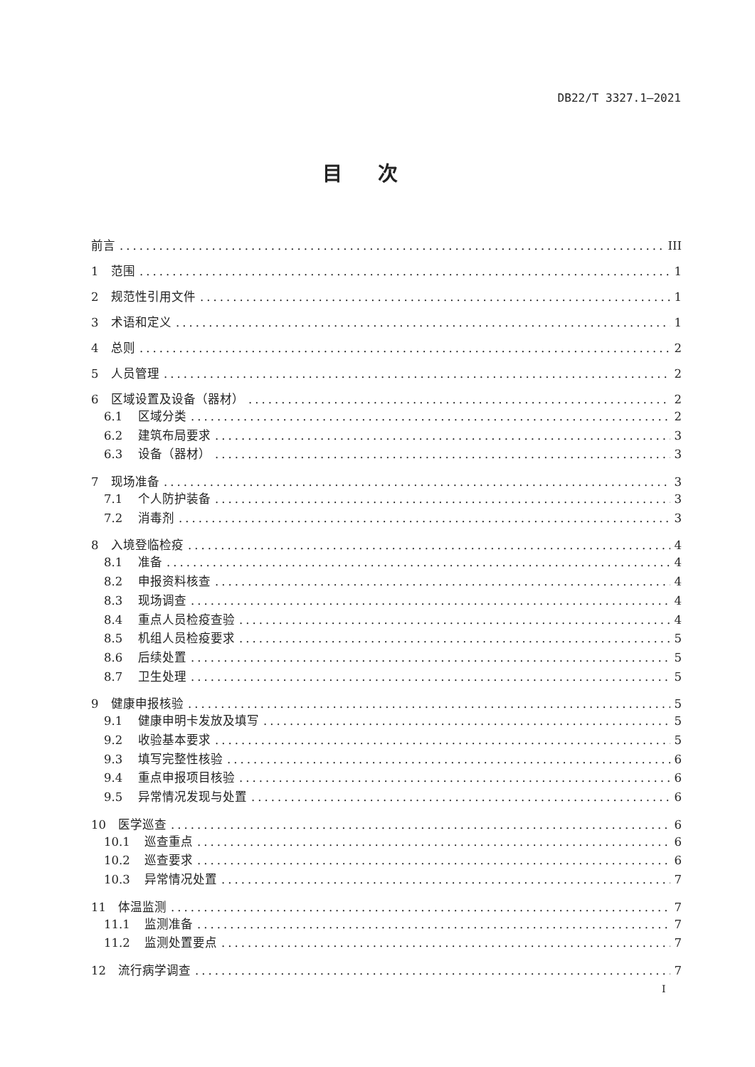DB22/T 3327.1—2021
目次
前言 III
1 范围 1
2 规范性引用文件 1
3 术语和定义 1
4 总则 2
5 人员管理 2
6 区域设置及设备（器材） 2
6.1 区域分类 2
6.2 建筑布局要求 3
6.3 设备（器材） 3
7 现场准备 3
7.1 个人防护装备 3
7.2 消毒剂 3
8 入境登临检疫 4
8.1 准备 4
8.2 申报资料核查 4
8.3 现场调查 4
8.4 重点人员检疫查验 4
8.5 机组人员检疫要求 5
8.6 后续处置 5
8.7 卫生处理 5
9 健康申报核验 5
9.1 健康申明卡发放及填写 5
9.2 收验基本要求 5
9.3 填写完整性核验 6
9.4 重点申报项目核验 6
9.5 异常情况发现与处置 6
10 医学巡查 6
10.1 巡查重点 6
10.2 巡查要求 6
10.3 异常情况处置 7
11 体温监测 7
11.1 监测准备 7
11.2 监测处置要点 7
12 流行病学调查 7
I